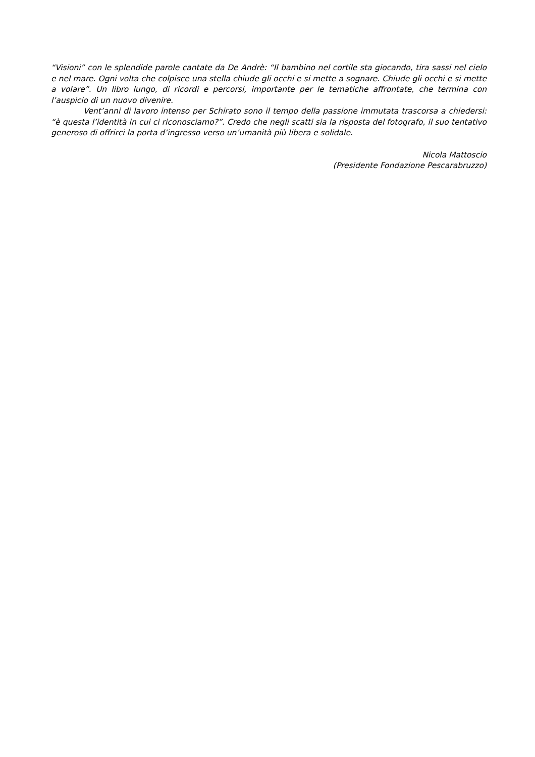“Visioni” con le splendide parole cantate da De Andrè: “Il bambino nel cortile sta giocando, tira sassi nel cielo e nel mare. Ogni volta che colpisce una stella chiude gli occhi e si mette a sognare. Chiude gli occhi e si mette a volare”. Un libro lungo, di ricordi e percorsi, importante per le tematiche affrontate, che termina con l’auspicio di un nuovo divenire.
Vent’anni di lavoro intenso per Schirato sono il tempo della passione immutata trascorsa a chiedersi: “è questa l’identità in cui ci riconosciamo?”. Credo che negli scatti sia la risposta del fotografo, il suo tentativo generoso di offrirci la porta d’ingresso verso un’umanità più libera e solidale.
Nicola Mattoscio
(Presidente Fondazione Pescarabruzzo)